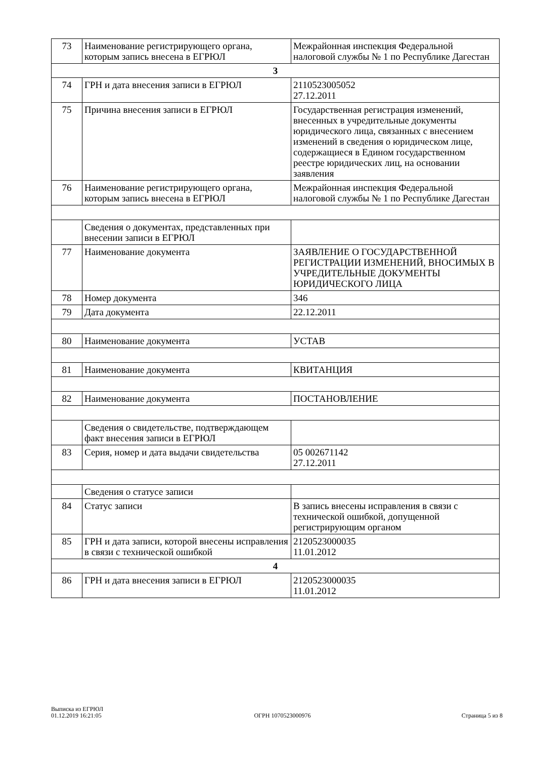| 73 | Наименование регистрирующего органа, которым запись внесена в ЕГРЮЛ | Межрайонная инспекция Федеральной налоговой службы № 1 по Республике Дагестан |
| 3 | | |
| 74 | ГРН и дата внесения записи в ЕГРЮЛ | 2110523005052 27.12.2011 |
| 75 | Причина внесения записи в ЕГРЮЛ | Государственная регистрация изменений, внесенных в учредительные документы юридического лица, связанных с внесением изменений в сведения о юридическом лице, содержащиеся в Едином государственном реестре юридических лиц, на основании заявления |
| 76 | Наименование регистрирующего органа, которым запись внесена в ЕГРЮЛ | Межрайонная инспекция Федеральной налоговой службы № 1 по Республике Дагестан |
| | Сведения о документах, представленных при внесении записи в ЕГРЮЛ | |
| 77 | Наименование документа | ЗАЯВЛЕНИЕ О ГОСУДАРСТВЕННОЙ РЕГИСТРАЦИИ ИЗМЕНЕНИЙ, ВНОСИМЫХ В УЧРЕДИТЕЛЬНЫЕ ДОКУМЕНТЫ ЮРИДИЧЕСКОГО ЛИЦА |
| 78 | Номер документа | 346 |
| 79 | Дата документа | 22.12.2011 |
| 80 | Наименование документа | УСТАВ |
| 81 | Наименование документа | КВИТАНЦИЯ |
| 82 | Наименование документа | ПОСТАНОВЛЕНИЕ |
| | Сведения о свидетельстве, подтверждающем факт внесения записи в ЕГРЮЛ | |
| 83 | Серия, номер и дата выдачи свидетельства | 05 002671142 27.12.2011 |
| | Сведения о статусе записи | |
| 84 | Статус записи | В запись внесены исправления в связи с технической ошибкой, допущенной регистрирующим органом |
| 85 | ГРН и дата записи, которой внесены исправления в связи с технической ошибкой | 2120523000035 11.01.2012 |
| 4 | | |
| 86 | ГРН и дата внесения записи в ЕГРЮЛ | 2120523000035 11.01.2012 |
Выписка из ЕГРЮЛ
01.12.2019 16:21:05
ОГРН 1070523000976
Страница 5 из 8